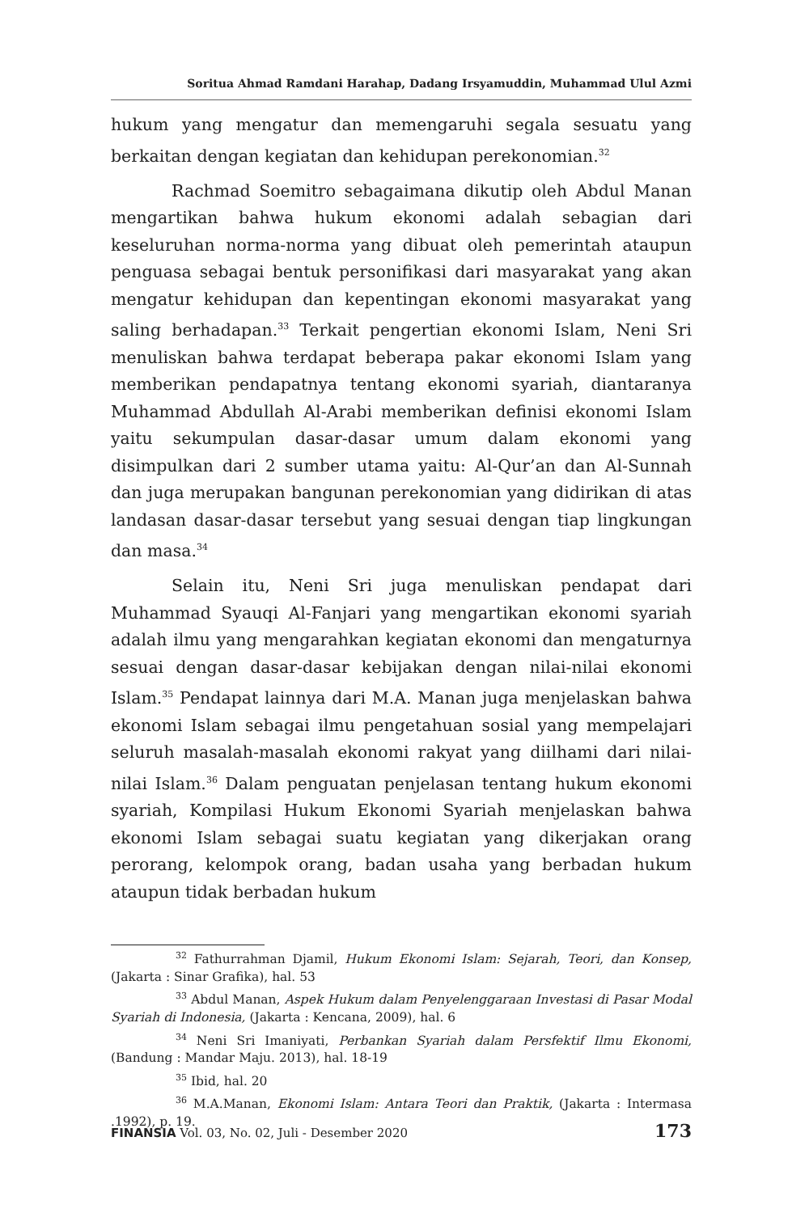Soritua Ahmad Ramdani Harahap, Dadang Irsyamuddin, Muhammad Ulul Azmi
hukum yang mengatur dan memengaruhi segala sesuatu yang berkaitan dengan kegiatan dan kehidupan perekonomian.<sup>32</sup>
Rachmad Soemitro sebagaimana dikutip oleh Abdul Manan mengartikan bahwa hukum ekonomi adalah sebagian dari keseluruhan norma-norma yang dibuat oleh pemerintah ataupun penguasa sebagai bentuk personifikasi dari masyarakat yang akan mengatur kehidupan dan kepentingan ekonomi masyarakat yang saling berhadapan.<sup>33</sup> Terkait pengertian ekonomi Islam, Neni Sri menuliskan bahwa terdapat beberapa pakar ekonomi Islam yang memberikan pendapatnya tentang ekonomi syariah, diantaranya Muhammad Abdullah Al-Arabi memberikan definisi ekonomi Islam yaitu sekumpulan dasar-dasar umum dalam ekonomi yang disimpulkan dari 2 sumber utama yaitu: Al-Qur’an dan Al-Sunnah dan juga merupakan bangunan perekonomian yang didirikan di atas landasan dasar-dasar tersebut yang sesuai dengan tiap lingkungan dan masa.<sup>34</sup>
Selain itu, Neni Sri juga menuliskan pendapat dari Muhammad Syauqi Al-Fanjari yang mengartikan ekonomi syariah adalah ilmu yang mengarahkan kegiatan ekonomi dan mengaturnya sesuai dengan dasar-dasar kebijakan dengan nilai-nilai ekonomi Islam.<sup>35</sup> Pendapat lainnya dari M.A. Manan juga menjelaskan bahwa ekonomi Islam sebagai ilmu pengetahuan sosial yang mempelajari seluruh masalah-masalah ekonomi rakyat yang diilhami dari nilai-nilai Islam.<sup>36</sup> Dalam penguatan penjelasan tentang hukum ekonomi syariah, Kompilasi Hukum Ekonomi Syariah menjelaskan bahwa ekonomi Islam sebagai suatu kegiatan yang dikerjakan orang perorang, kelompok orang, badan usaha yang berbadan hukum ataupun tidak berbadan hukum
<sup>32</sup> Fathurrahman Djamil, Hukum Ekonomi Islam: Sejarah, Teori, dan Konsep, (Jakarta : Sinar Grafika), hal. 53
<sup>33</sup> Abdul Manan, Aspek Hukum dalam Penyelenggaraan Investasi di Pasar Modal Syariah di Indonesia, (Jakarta : Kencana, 2009), hal. 6
<sup>34</sup> Neni Sri Imaniyati, Perbankan Syariah dalam Persfektif Ilmu Ekonomi, (Bandung : Mandar Maju. 2013), hal. 18-19
<sup>35</sup> Ibid, hal. 20
<sup>36</sup> M.A.Manan, Ekonomi Islam: Antara Teori dan Praktik, (Jakarta : Intermasa .1992), p. 19.
FINANSIA Vol. 03, No. 02, Juli - Desember 2020 173